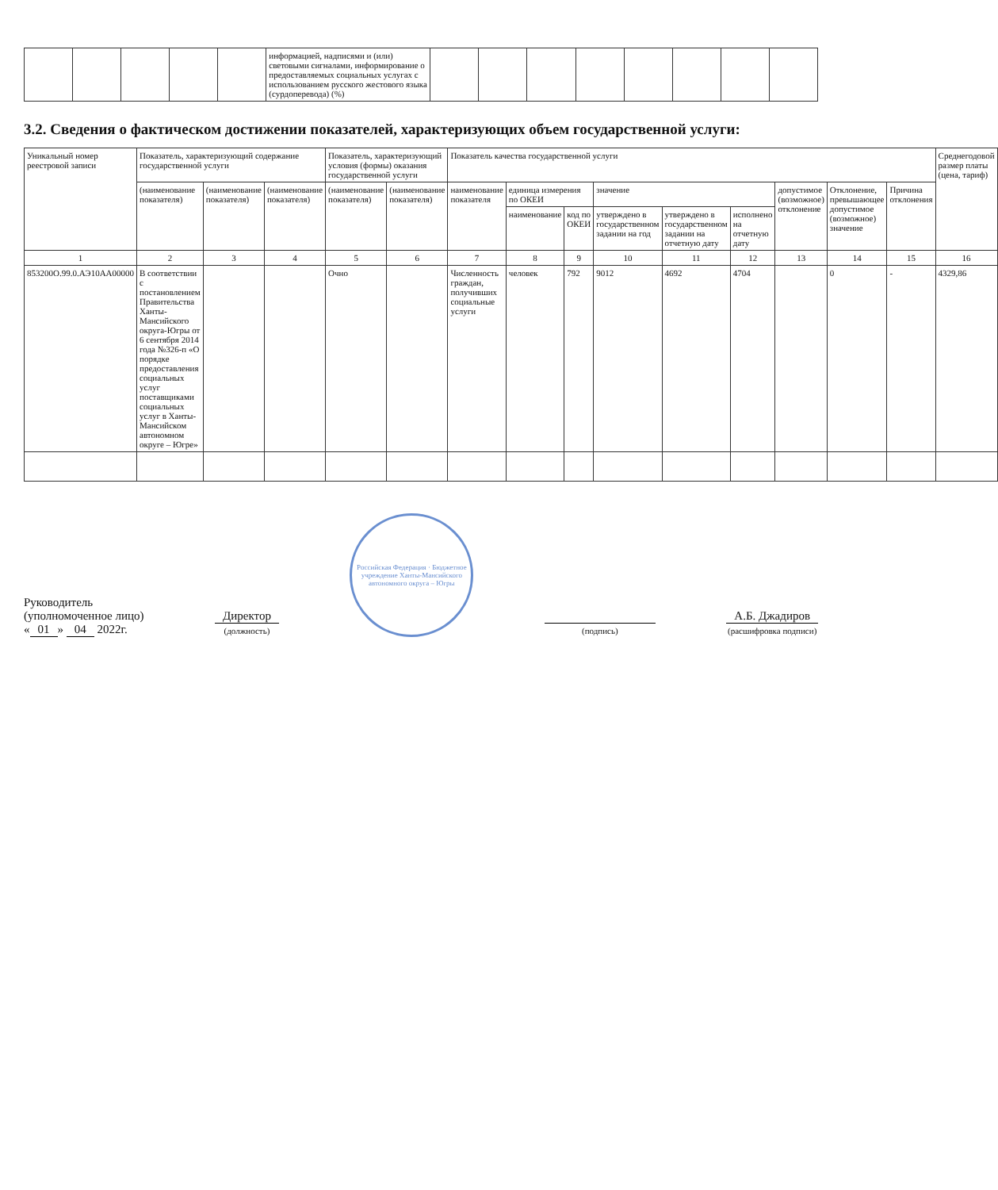| | | | | | информацией, надписями и (или) световыми сигналами, информирование о предоставляемых социальных услугах с использованием русского жестового языка (сурдоперевода) (%) | | | | | | | | |
3.2. Сведения о фактическом достижении показателей, характеризующих объем государственной услуги:
| Уникальный номер реестровой записи | Показатель, характеризующий содержание государственной услуги | | | Показатель, характеризующий условия (формы) оказания государственной услуги | | Показатель качества государственной услуги | | | | | | | | | Среднегодовой размер платы (цена, тариф) |
| --- | --- | --- | --- | --- | --- | --- | --- | --- | --- | --- | --- | --- | --- | --- | --- |
| | (наименование показателя) | (наименование показателя) | (наименование показателя) | (наименование показателя) | (наименование показателя) | наименование показателя | единица измерения по ОКЕИ | | значение | | | допустимое (возможное) отклонение | Отклонение, превышающее допустимое (возможное) значение | Причина отклонения | |
| | | | | | | | наименование | код по ОКЕИ | утверждено в государственном задании на год | утверждено в государственном задании на отчетную дату | исполнено на отчетную дату | | | | |
| 1 | 2 | 3 | 4 | 5 | 6 | 7 | 8 | 9 | 10 | 11 | 12 | 13 | 14 | 15 | 16 |
| 853200О.99.0.АЭ10АА00000 | В соответствии с постановлением Правительства Ханты-Мансийского округа-Югры от 6 сентября 2014 года №326-п «О порядке предоставления социальных услуг поставщиками социальных услуг в Ханты-Мансийском автономном округе – Югре» | | | Очно | | Численность граждан, получивших социальные услуги | человек | 792 | 9012 | 4692 | 4704 | | 0 | - | 4329,86 |
Руководитель
(уполномоченное лицо)
« 01 » 04 2022г.
Директор
(должность)
Российская Федерация · Бюджетное учреждение Ханты-Мансийского автономного округа – Югры
(подпись)
А.Б. Джадиров
(расшифровка подписи)